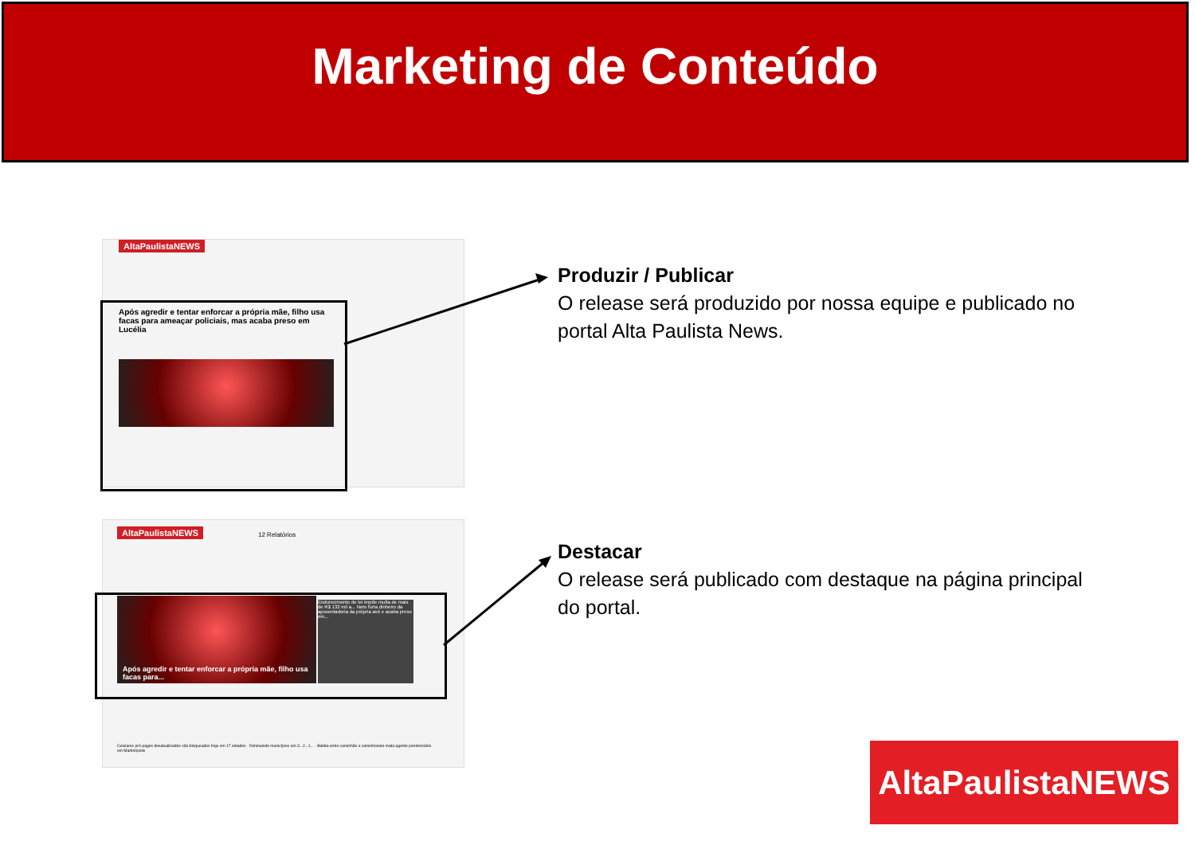Marketing de Conteúdo
AltaPaulistaNEWS
Após agredir e tentar enforcar a própria mãe, filho usa facas para ameaçar policiais, mas acaba preso em Lucélia
AltaPaulistaNEWS 12 Relatórios
Após agredir e tentar enforcar a própria mãe, filho usa facas para...
Endurecimento de lei impõe multa de mais de R$ 132 mil a... Neto furta dinheiro da aposentadoria da própria avó e acaba preso em...
Celulares pré-pagos desatualizados são bloqueados hoje em 17 estados · Diminuindo municípios em 3...2...1... · Batida entre caminhão e caminhonete mata agente penitenciário em Martinópolis
Produzir / Publicar
O release será produzido por nossa equipe e publicado no portal Alta Paulista News.
Destacar
O release será publicado com destaque na página principal do portal.
AltaPaulistaNEWS